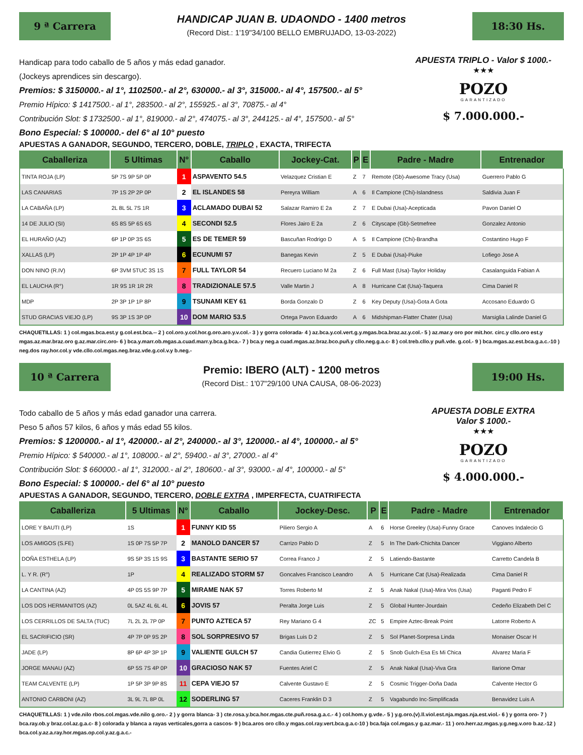9 ª Carrera
HANDICAP JUAN B. UDAONDO - 1400 metros
(Record Dist.: 1'19"34/100 BELLO EMBRUJADO, 13-03-2022)
18:30 Hs.
Handicap para todo caballo de 5 años y más edad ganador.
(Jockeys aprendices sin descargo).
Premios: $ 3150000.- al 1°, 1102500.- al 2°, 630000.- al 3°, 315000.- al 4°, 157500.- al 5°
Premio Hípico: $ 1417500.- al 1°, 283500.- al 2°, 155925.- al 3°, 70875.- al 4°
Contribución Slot: $ 1732500.- al 1°, 819000.- al 2°, 474075.- al 3°, 244125.- al 4°, 157500.- al 5°
Bono Especial: $ 100000.- del 6° al 10° puesto
APUESTA TRIPLO - Valor $ 1000.-
★★★
POZO
GARANTIZADO
$ 7.000.000.-
APUESTAS A GANADOR, SEGUNDO, TERCERO, DOBLE, TRIPLO , EXACTA, TRIFECTA
| Caballeriza | 5 Ultimas | N° | Caballo | Jockey-Cat. | P | E | Padre - Madre | Entrenador |
| --- | --- | --- | --- | --- | --- | --- | --- | --- |
| TINTA ROJA (LP) | 5P 7S 9P 5P 0P | 1 | ASPAVENTO 54.5 | Velazquez Cristian E | Z | 7 | Remote (Gb)-Awesome Tracy (Usa) | Guerrero Pablo G |
| LAS CANARIAS | 7P 1S 2P 2P 0P | 2 | EL ISLANDES 58 | Pereyra William | A | 6 | Il Campione (Chi)-Islandness | Saldivia Juan F |
| LA CABAÑA (LP) | 2L 8L 5L 7S 1R | 3 | ACLAMADO DUBAI 52 | Salazar Ramiro E 2a | Z | 7 | E Dubai (Usa)-Acepticada | Pavon Daniel O |
| 14 DE JULIO (SI) | 6S 8S 5P 6S 6S | 4 | SECONDI 52.5 | Flores Jairo E 2a | Z | 6 | Cityscape (Gb)-Setmefree | Gonzalez Antonio |
| EL HURAÑO (AZ) | 6P 1P 0P 3S 6S | 5 | ES DE TEMER 59 | Bascuñan Rodrigo D | A | 5 | Il Campione (Chi)-Brandha | Costantino Hugo F |
| XALLAS (LP) | 2P 1P 4P 1P 4P | 6 | ECUNUMI 57 | Banegas Kevin | Z | 5 | E Dubai (Usa)-Piuke | Lofiego Jose A |
| DON NINO (R.IV) | 6P 3VM 5TUC 3S 1S | 7 | FULL TAYLOR 54 | Recuero Luciano M 2a | Z | 6 | Full Mast (Usa)-Taylor Holiday | Casalanguida Fabian A |
| EL LAUCHA (R°) | 1R 9S 1R 1R 2R | 8 | TRADIZIONALE 57.5 | Valle Martin J | A | 8 | Hurricane Cat (Usa)-Taquera | Cima Daniel R |
| MDP | 2P 3P 1P 1P 8P | 9 | TSUNAMI KEY 61 | Borda Gonzalo D | Z | 6 | Key Deputy (Usa)-Gota A Gota | Accosano Eduardo G |
| STUD GRACIAS VIEJO (LP) | 9S 3P 1S 3P 0P | 10 | DOM MARIO 53.5 | Ortega Pavon Eduardo | A | 6 | Midshipman-Flatter Chater (Usa) | Marsiglia Lalinde Daniel G |
CHAQUETILLAS: 1 ) col.mgas.bca.est.y g.col.est.bca.-- 2 ) col.oro.y.col.hor.g.oro.aro.y.v.col.- 3 ) y gorra colorada- 4 ) az.bca.y.col.vert.g.y.mgas.bca.braz.az.y.col.- 5 ) az.mar.y oro por mit.hor. circ.y cllo.oro est.y mgas.az.mar.braz.oro g.az.mar.circ.oro- 6 ) bca.y.marr.ob.mgas.a.cuad.marr.y.bca.g.bca.- 7 ) bca.y neg.a cuad.mgas.az.braz.bco.puñ.y cllo.neg.g.a.c- 8 ) col.treb.cllo.y puñ.vde. g.col.- 9 ) bca.mgas.az.est.bca.g.a.c.-10 ) neg.dos ray.hor.col.y vde.cllo.col.mgas.neg.braz.vde.g.col.v.y b.neg.-
10 ª Carrera
Premio: IBERO (ALT) - 1200 metros
(Record Dist.: 1'07"29/100 UNA CAUSA, 08-06-2023)
19:00 Hs.
Todo caballo de 5 años y más edad ganador una carrera.
Peso 5 años 57 kilos, 6 años y más edad 55 kilos.
Premios: $ 1200000.- al 1°, 420000.- al 2°, 240000.- al 3°, 120000.- al 4°, 100000.- al 5°
Premio Hípico: $ 540000.- al 1°, 108000.- al 2°, 59400.- al 3°, 27000.- al 4°
Contribución Slot: $ 660000.- al 1°, 312000.- al 2°, 180600.- al 3°, 93000.- al 4°, 100000.- al 5°
Bono Especial: $ 100000.- del 6° al 10° puesto
APUESTA DOBLE EXTRA
Valor $ 1000.-
★★★
POZO
GARANTIZADO
$ 4.000.000.-
APUESTAS A GANADOR, SEGUNDO, TERCERO, DOBLE EXTRA , IMPERFECTA, CUATRIFECTA
| Caballeriza | 5 Ultimas | N° | Caballo | Jockey-Desc. | P | E | Padre - Madre | Entrenador |
| --- | --- | --- | --- | --- | --- | --- | --- | --- |
| LORE Y BAUTI (LP) | 1S | 1 | FUNNY KID 55 | Piliero Sergio A | A | 6 | Horse Greeley (Usa)-Funny Grace | Canoves Indalecio G |
| LOS AMIGOS (S.FE) | 1S 0P 7S 5P 7P | 2 | MANOLO DANCER 57 | Carrizo Pablo D | Z | 5 | In The Dark-Chichita Dancer | Viggiano Alberto |
| DOÑA ESTHELA (LP) | 9S 5P 3S 1S 9S | 3 | BASTANTE SERIO 57 | Correa Franco J | Z | 5 | Latiendo-Bastante | Carretto Candela B |
| L. Y R. (R°) | 1P | 4 | REALIZADO STORM 57 | Goncalves Francisco Leandro | A | 5 | Hurricane Cat (Usa)-Realizada | Cima Daniel R |
| LA CANTINA (AZ) | 4P 0S 5S 9P 7P | 5 | MIRAME NAK 57 | Torres Roberto M | Z | 5 | Anak Nakal (Usa)-Mira Vos (Usa) | Paganti Pedro F |
| LOS DOS HERMANITOS (AZ) | 0L 5AZ 4L 6L 4L | 6 | JOVIS 57 | Peralta Jorge Luis | Z | 5 | Global Hunter-Jourdain | Cedeño Elizabeth Del C |
| LOS CERRILLOS DE SALTA (TUC) | 7L 2L 2L 7P 0P | 7 | PUNTO AZTECA 57 | Rey Mariano G 4 | ZC | 5 | Empire Aztec-Break Point | Latorre Roberto A |
| EL SACRIFICIO (SR) | 4P 7P 0P 9S 2P | 8 | SOL SORPRESIVO 57 | Brigas Luis D 2 | Z | 5 | Sol Planet-Sorpresa Linda | Monaiser Oscar H |
| JADE (LP) | 8P 6P 4P 3P 1P | 9 | VALIENTE GULCH 57 | Candia Gutierrez Elvio G | Z | 5 | Snob Gulch-Esa Es Mi Chica | Alvarez Maria F |
| JORGE MANAU (AZ) | 6P 5S 7S 4P 0P | 10 | GRACIOSO NAK 57 | Fuentes Ariel C | Z | 5 | Anak Nakal (Usa)-Viva Gra | Ilarione Omar |
| TEAM CALVENTE (LP) | 1P 5P 3P 9P 8S | 11 | CEPA VIEJO 57 | Calvente Gustavo E | Z | 5 | Cosmic Trigger-Doña Dada | Calvente Hector G |
| ANTONIO CARBONI (AZ) | 3L 9L 7L 8P 0L | 12 | SODERLING 57 | Caceres Franklin D 3 | Z | 5 | Vagabundo Inc-Simplificada | Benavidez Luis A |
CHAQUETILLAS: 1 ) vde.nilo rbos.col.mgas.vde.nilo g.oro.- 2 ) y gorra blanca- 3 ) cte.rosa.y.bca.hor.mgas.cte.puñ.rosa.g.a.c.- 4 ) col.hom.y g.vde.- 5 ) y.g.oro.(v).ll.viol.est.nja.mgas.nja.est.viol.- 6 ) y gorra oro- 7 ) bca.ray.ob.y braz.col.az.g.a.c- 8 ) colorada y blanca a rayas verticales,gorra a cascos- 9 ) bca.aros oro cllo.y mgas.col.ray.vert.bca.g.a.c-10 ) bca.faja col.mgas.y g.az.mar.- 11 ) oro.herr.az.mgas.y.g.neg.v.oro b.az.-12 ) bca.col.y.az.a.ray.hor.mgas.op.col.y.az.g.a.c.-